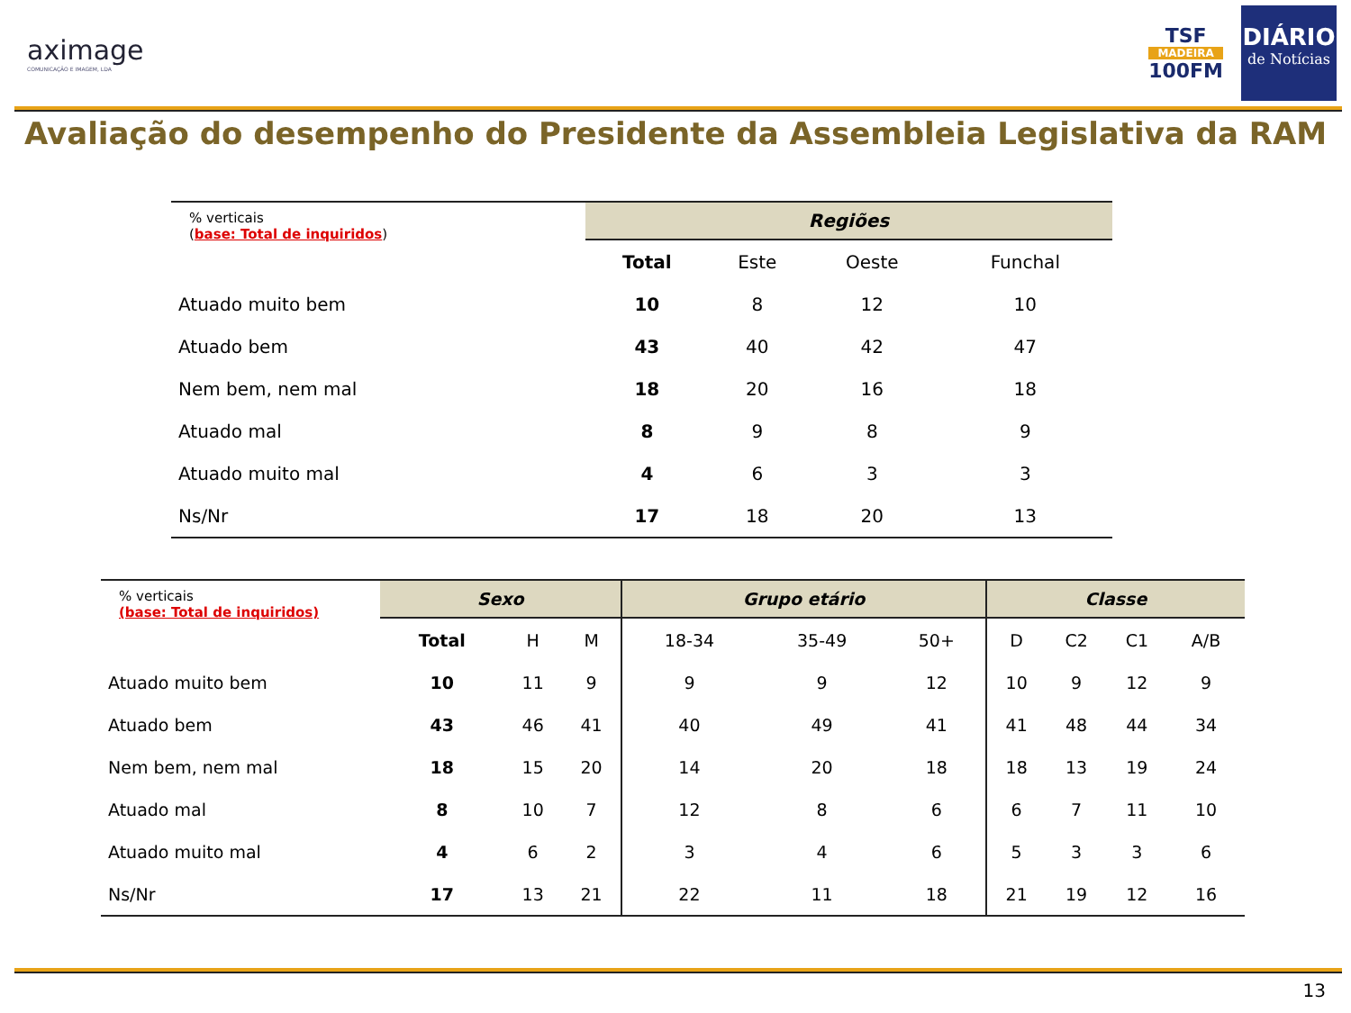aximage
COMUNICAÇÃO E IMAGEM, LDA
TSF
MADEIRA
100FM
DIÁRIO
de Notícias
Avaliação do desempenho do Presidente da Assembleia Legislativa da RAM
| % verticais ( base: Total de inquiridos ) | Regiões | | | |
| | Total | Este | Oeste | Funchal |
| Atuado muito bem | 10 | 8 | 12 | 10 |
| Atuado bem | 43 | 40 | 42 | 47 |
| Nem bem, nem mal | 18 | 20 | 16 | 18 |
| Atuado mal | 8 | 9 | 8 | 9 |
| Atuado muito mal | 4 | 6 | 3 | 3 |
| Ns/Nr | 17 | 18 | 20 | 13 |
| % verticais (base: Total de inquiridos) | Sexo | | | Grupo etário | | | Classe | | | |
| | Total | H | M | 18-34 | 35-49 | 50+ | D | C2 | C1 | A/B |
| Atuado muito bem | 10 | 11 | 9 | 9 | 9 | 12 | 10 | 9 | 12 | 9 |
| Atuado bem | 43 | 46 | 41 | 40 | 49 | 41 | 41 | 48 | 44 | 34 |
| Nem bem, nem mal | 18 | 15 | 20 | 14 | 20 | 18 | 18 | 13 | 19 | 24 |
| Atuado mal | 8 | 10 | 7 | 12 | 8 | 6 | 6 | 7 | 11 | 10 |
| Atuado muito mal | 4 | 6 | 2 | 3 | 4 | 6 | 5 | 3 | 3 | 6 |
| Ns/Nr | 17 | 13 | 21 | 22 | 11 | 18 | 21 | 19 | 12 | 16 |
13